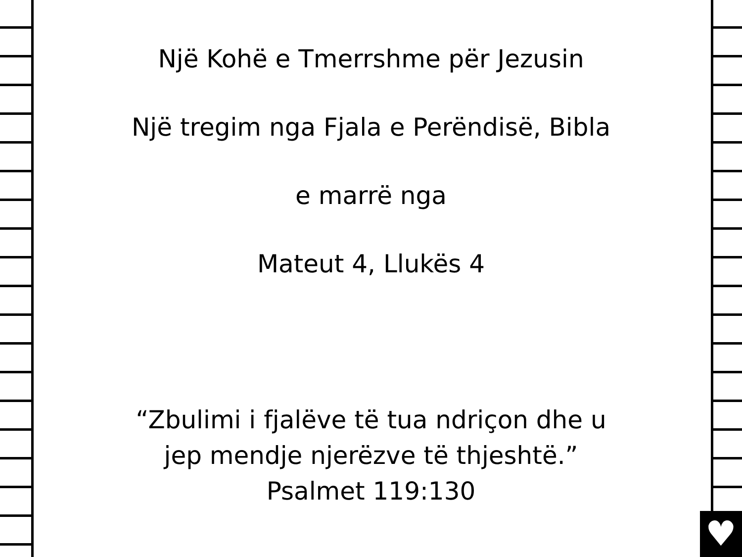♥
Një Kohë e Tmerrshme për Jezusin
Një tregim nga Fjala e Perëndisë, Bibla
e marrë nga
Mateut 4, Llukës 4
“Zbulimi i fjalëve të tua ndriçon dhe u
jep mendje njerëzve të thjeshtë.”
Psalmet 119:130